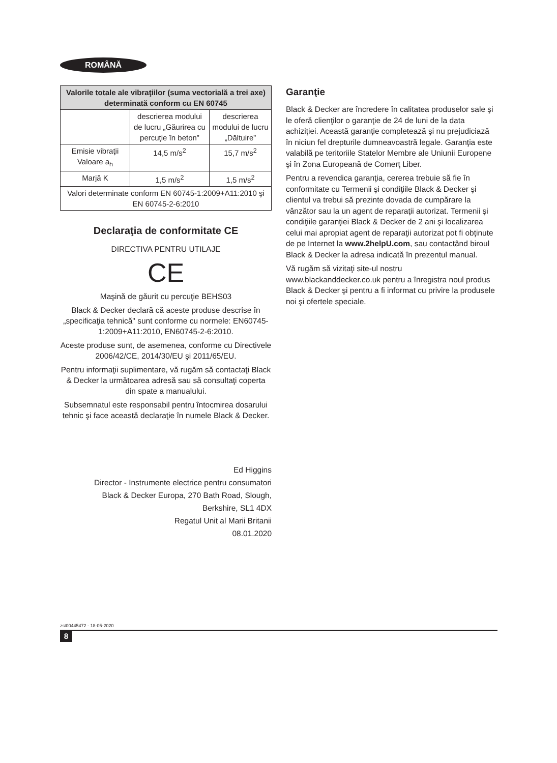ROMÂNĂ
| Valorile totale ale vibraţiilor (suma vectorială a trei axe) determinată conform cu EN 60745 | | |
| --- | --- | --- |
| | descrierea modului de lucru „Găurirea cu percuţie în beton” | descrierea modului de lucru „Dăltuire” |
| Emisie vibraţii Valoare a<sub>h</sub> | 14,5 m/s<sup>2</sup> | 15,7 m/s<sup>2</sup> |
| Marjă K | 1,5 m/s<sup>2</sup> | 1,5 m/s<sup>2</sup> |
| Valori determinate conform EN 60745-1:2009+A11:2010 şi EN 60745-2-6:2010 | | |
Declaraţia de conformitate CE
DIRECTIVA PENTRU UTILAJE
CE
Maşină de găurit cu percuţie BEHS03
Black & Decker declară că aceste produse descrise în „specificaţia tehnică" sunt conforme cu normele: EN60745-1:2009+A11:2010, EN60745-2-6:2010.
Aceste produse sunt, de asemenea, conforme cu Directivele 2006/42/CE, 2014/30/EU şi 2011/65/EU.
Pentru informaţii suplimentare, vă rugăm să contactaţi Black & Decker la următoarea adresă sau să consultaţi coperta din spate a manualului.
Subsemnatul este responsabil pentru întocmirea dosarului tehnic şi face această declaraţie în numele Black & Decker.
Ed Higgins
Director - Instrumente electrice pentru consumatori
Black & Decker Europa, 270 Bath Road, Slough,
Berkshire, SL1 4DX
Regatul Unit al Marii Britanii
08.01.2020
Garanţie
Black & Decker are încredere în calitatea produselor sale şi le oferă clienţilor o garanţie de 24 de luni de la data achiziţiei. Această garanţie completează şi nu prejudiciază în niciun fel drepturile dumneavoastră legale. Garanţia este valabilă pe teritoriile Statelor Membre ale Uniunii Europene şi în Zona Europeană de Comerţ Liber.
Pentru a revendica garanţia, cererea trebuie să fie în conformitate cu Termenii şi condiţiile Black & Decker şi clientul va trebui să prezinte dovada de cumpărare la vânzător sau la un agent de reparaţii autorizat. Termenii şi condiţiile garanţiei Black & Decker de 2 ani şi localizarea celui mai apropiat agent de reparaţii autorizat pot fi obţinute de pe Internet la www.2helpU.com, sau contactând biroul Black & Decker la adresa indicată în prezentul manual.
Vă rugăm să vizitaţi site-ul nostru www.blackanddecker.co.uk pentru a înregistra noul produs Black & Decker şi pentru a fi informat cu privire la produsele noi şi ofertele speciale.
zst00445472 - 18-05-2020
8